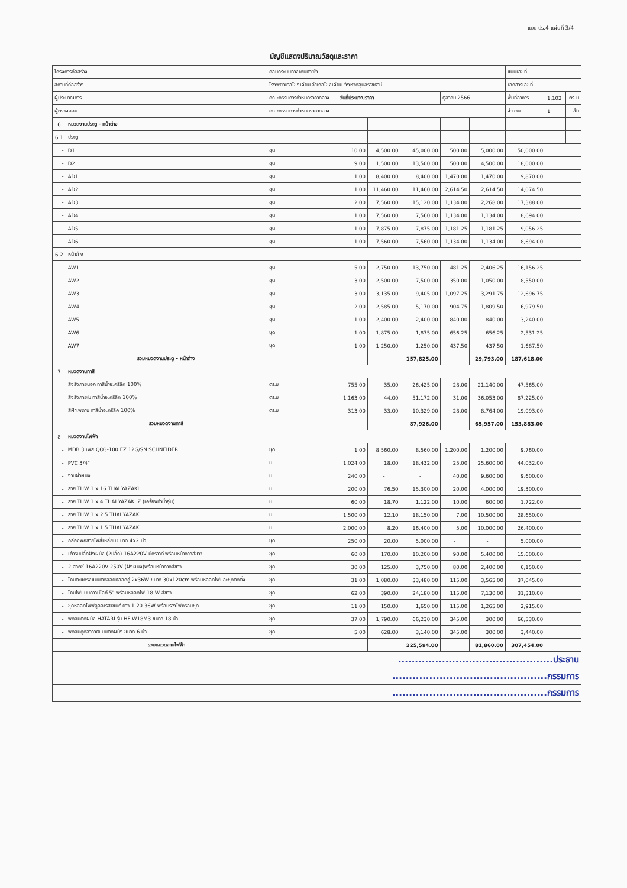แบบ ปร.4 แผ่นที่ 3/4
บัญชีแสดงปริมาณวัสดุและราคา
| โครงการก่อสร้าง | | คลินิกระบบทางเดินหายใจ | | | | | | แบบเลขที่ | | |
| สถานที่ก่อสร้าง | | โรงพยาบาลโขงเจียม อำเภอโขงเจียม จังหวัดอุบลราชธานี | | | | | | เอกสารเลขที่ | | |
| ผู้ประมาณการ | | คณะกรรมการกำหนดราคากลาง | วันที่ประมาณราคา | | | ตุลาคม 2566 | | พื้นที่อาคาร | 1,102 | ตร.ม |
| ผู้ตรวจสอบ | | คณะกรรมการกำหนดราคากลาง | | | | | | จำนวน | 1 | ชั้น |
| 6 | หมวดงานประตู - หน้าต่าง | | | | | | | | | |
| 6.1 | ประตู | | | | | | | | | |
| - | D1 | ชุด | 10.00 | 4,500.00 | 45,000.00 | 500.00 | 5,000.00 | 50,000.00 | | |
| - | D2 | ชุด | 9.00 | 1,500.00 | 13,500.00 | 500.00 | 4,500.00 | 18,000.00 | | |
| - | AD1 | ชุด | 1.00 | 8,400.00 | 8,400.00 | 1,470.00 | 1,470.00 | 9,870.00 | | |
| - | AD2 | ชุด | 1.00 | 11,460.00 | 11,460.00 | 2,614.50 | 2,614.50 | 14,074.50 | | |
| - | AD3 | ชุด | 2.00 | 7,560.00 | 15,120.00 | 1,134.00 | 2,268.00 | 17,388.00 | | |
| - | AD4 | ชุด | 1.00 | 7,560.00 | 7,560.00 | 1,134.00 | 1,134.00 | 8,694.00 | | |
| - | AD5 | ชุด | 1.00 | 7,875.00 | 7,875.00 | 1,181.25 | 1,181.25 | 9,056.25 | | |
| - | AD6 | ชุด | 1.00 | 7,560.00 | 7,560.00 | 1,134.00 | 1,134.00 | 8,694.00 | | |
| 6.2 | หน้าต่าง | | | | | | | | | |
| - | AW1 | ชุด | 5.00 | 2,750.00 | 13,750.00 | 481.25 | 2,406.25 | 16,156.25 | | |
| - | AW2 | ชุด | 3.00 | 2,500.00 | 7,500.00 | 350.00 | 1,050.00 | 8,550.00 | | |
| - | AW3 | ชุด | 3.00 | 3,135.00 | 9,405.00 | 1,097.25 | 3,291.75 | 12,696.75 | | |
| - | AW4 | ชุด | 2.00 | 2,585.00 | 5,170.00 | 904.75 | 1,809.50 | 6,979.50 | | |
| - | AW5 | ชุด | 1.00 | 2,400.00 | 2,400.00 | 840.00 | 840.00 | 3,240.00 | | |
| - | AW6 | ชุด | 1.00 | 1,875.00 | 1,875.00 | 656.25 | 656.25 | 2,531.25 | | |
| - | AW7 | ชุด | 1.00 | 1,250.00 | 1,250.00 | 437.50 | 437.50 | 1,687.50 | | |
| | รวมหมวดงานประตู - หน้าต่าง | | | | 157,825.00 | | 29,793.00 | 187,618.00 | | |
| 7 | หมวดงานทาสี | | | | | | | | | |
| - | สีจริงภายนอก ทาสีน้ำอะครีลิค 100% | ตร.ม | 755.00 | 35.00 | 26,425.00 | 28.00 | 21,140.00 | 47,565.00 | | |
| - | สีจริงภายใน ทาสีน้ำอะครีลิค 100% | ตร.ม | 1,163.00 | 44.00 | 51,172.00 | 31.00 | 36,053.00 | 87,225.00 | | |
| - | สีฝ้าเพดาน ทาสีน้ำอะครีลิค 100% | ตร.ม | 313.00 | 33.00 | 10,329.00 | 28.00 | 8,764.00 | 19,093.00 | | |
| | รวมหมวดงานทาสี | | | | 87,926.00 | | 65,957.00 | 153,883.00 | | |
| 8 | หมวดงานไฟฟ้า | | | | | | | | | |
| - | MDB 3 เฟส QO3-100 EZ 12G/SN SCHNEIDER | ชุด | 1.00 | 8,560.00 | 8,560.00 | 1,200.00 | 1,200.00 | 9,760.00 | | |
| - | PVC 3/4" | ม | 1,024.00 | 18.00 | 18,432.00 | 25.00 | 25,600.00 | 44,032.00 | | |
| - | งานผ่าผนัง | ม | 240.00 | - | - | 40.00 | 9,600.00 | 9,600.00 | | |
| - | สาย THW 1 x 16 THAI YAZAKI | ม | 200.00 | 76.50 | 15,300.00 | 20.00 | 4,000.00 | 19,300.00 | | |
| - | สาย THW 1 x 4 THAI YAZAKI Z (เครื่องทำน้ำอุ่น) | ม | 60.00 | 18.70 | 1,122.00 | 10.00 | 600.00 | 1,722.00 | | |
| - | สาย THW 1 x 2.5 THAI YAZAKI | ม | 1,500.00 | 12.10 | 18,150.00 | 7.00 | 10,500.00 | 28,650.00 | | |
| - | สาย THW 1 x 1.5 THAI YAZAKI | ม | 2,000.00 | 8.20 | 16,400.00 | 5.00 | 10,000.00 | 26,400.00 | | |
| - | กล่องพักสายไฟสี่เหลี่ยม ขนาด 4x2 นิ้ว | ชุด | 250.00 | 20.00 | 5,000.00 | - | - | 5,000.00 | | |
| - | เต้ารับปลั๊กฝังผนัง (2ปลั๊ก) 16A220V มีกราวด์ พร้อมหน้ากากสีขาว | ชุด | 60.00 | 170.00 | 10,200.00 | 90.00 | 5,400.00 | 15,600.00 | | |
| - | 2 สวิตซ์ 16A220V-250V (ฝังผนัง)พร้อมหน้ากากสีขาว | ชุด | 30.00 | 125.00 | 3,750.00 | 80.00 | 2,400.00 | 6,150.00 | | |
| - | โคมตะแกรงแบบติดลอยหลอดคู่ 2x36W ขนาด 30x120cm พร้อมหลอดไฟและชุดติดตั้ง | ชุด | 31.00 | 1,080.00 | 33,480.00 | 115.00 | 3,565.00 | 37,045.00 | | |
| - | โคมไฟแบบดาวน์ไลท์ 5" พร้อมหลอดไฟ 18 W สีขาว | ชุด | 62.00 | 390.00 | 24,180.00 | 115.00 | 7,130.00 | 31,310.00 | | |
| - | ชุดหลอดไฟฟลูออเรสเซนต์ ยาว 1.20 36W พร้อมรางไฟครอบชุด | ชุด | 11.00 | 150.00 | 1,650.00 | 115.00 | 1,265.00 | 2,915.00 | | |
| - | พัดลมติดผนัง HATARI รุ่น HF-W18M3 ขนาด 18 นิ้ว | ชุด | 37.00 | 1,790.00 | 66,230.00 | 345.00 | 300.00 | 66,530.00 | | |
| - | พัดลมดูดอากาศแบบติดผนัง ขนาด 6 นิ้ว | ชุด | 5.00 | 628.00 | 3,140.00 | 345.00 | 300.00 | 3,440.00 | | |
| | รวมหมวดงานไฟฟ้า | | | | 225,594.00 | | 81,860.00 | 307,454.00 | | |
| ..............................................ประธาน | | | | | | | | | | |
| ..............................................กรรมการ | | | | | | | | | | |
| ..............................................กรรมการ | | | | | | | | | | |